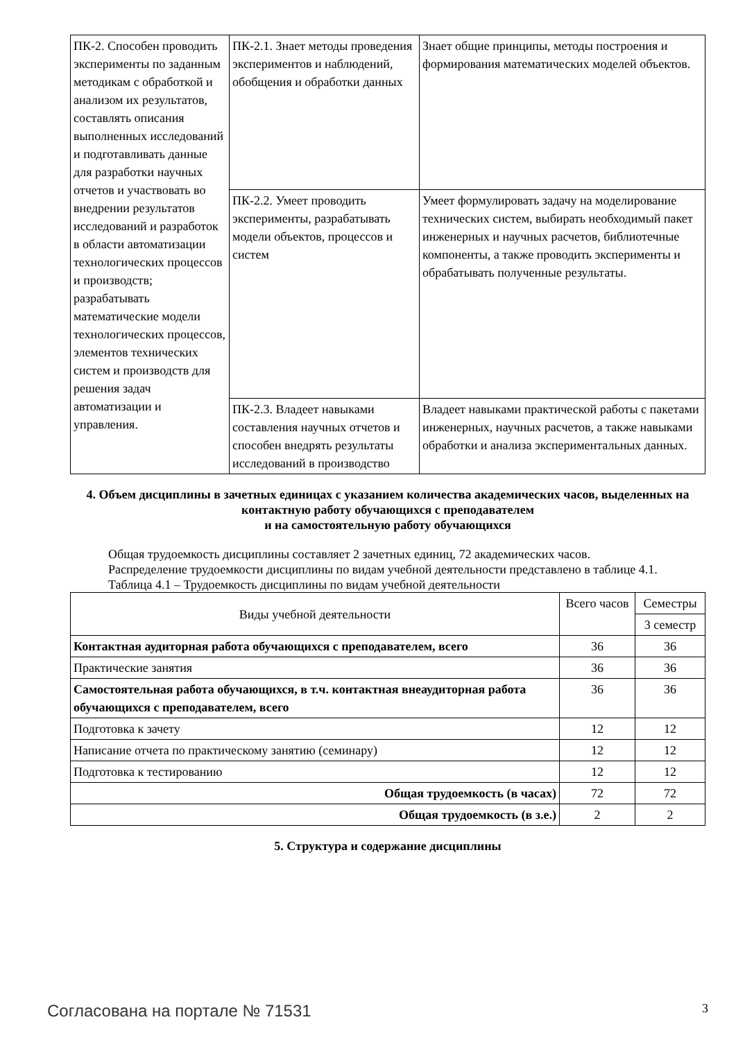| ПК-2. Способен проводить эксперименты по заданным методикам с обработкой и анализом их результатов, составлять описания выполненных исследований и подготавливать данные для разработки научных отчетов и участвовать во внедрении результатов исследований и разработок в области автоматизации технологических процессов и производств; разрабатывать математические модели технологических процессов, элементов технических систем и производств для решения задач автоматизации и управления. | ПК-2.1. Знает методы проведения экспериментов и наблюдений, обобщения и обработки данных | Знает общие принципы, методы построения и формирования математических моделей объектов. |
| | ПК-2.2. Умеет проводить эксперименты, разрабатывать модели объектов, процессов и систем | Умеет формулировать задачу на моделирование технических систем, выбирать необходимый пакет инженерных и научных расчетов, библиотечные компоненты, а также проводить эксперименты и обрабатывать полученные результаты. |
| | ПК-2.3. Владеет навыками составления научных отчетов и способен внедрять результаты исследований в производство | Владеет навыками практической работы с пакетами инженерных, научных расчетов, а также навыками обработки и анализа экспериментальных данных. |
4. Объем дисциплины в зачетных единицах с указанием количества академических часов, выделенных на контактную работу обучающихся с преподавателем
и на самостоятельную работу обучающихся
Общая трудоемкость дисциплины составляет 2 зачетных единиц, 72 академических часов.
Распределение трудоемкости дисциплины по видам учебной деятельности представлено в таблице 4.1.
Таблица 4.1 – Трудоемкость дисциплины по видам учебной деятельности
| Виды учебной деятельности | Всего часов | Семестры |
| --- | --- | --- |
| | | 3 семестр |
| Контактная аудиторная работа обучающихся с преподавателем, всего | 36 | 36 |
| Практические занятия | 36 | 36 |
| Самостоятельная работа обучающихся, в т.ч. контактная внеаудиторная работа обучающихся с преподавателем, всего | 36 | 36 |
| Подготовка к зачету | 12 | 12 |
| Написание отчета по практическому занятию (семинару) | 12 | 12 |
| Подготовка к тестированию | 12 | 12 |
| Общая трудоемкость (в часах) | 72 | 72 |
| Общая трудоемкость (в з.е.) | 2 | 2 |
5. Структура и содержание дисциплины
Согласована на портале № 71531 3